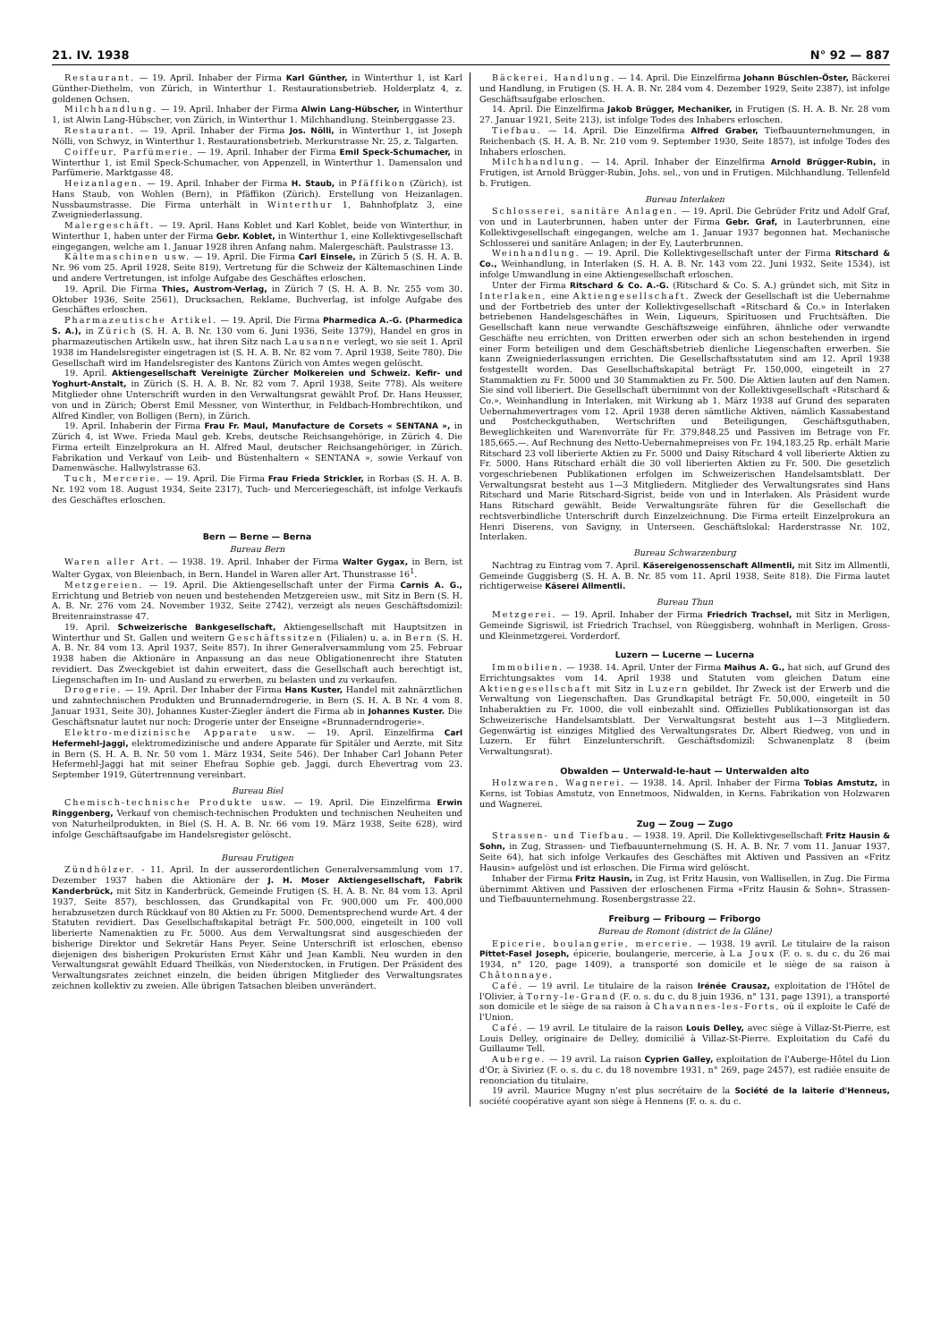21. IV. 1938 N° 92 — 887
Restaurant. — 19. April. Inhaber der Firma Karl Günther, in Winterthur 1, ist Karl Günther-Diethelm, von Zürich, in Winterthur 1. Restaurationsbetrieb. Holderplatz 4, z. goldenen Ochsen.
Milchhandlung. — 19. April. Inhaber der Firma Alwin Lang-Hübscher, in Winterthur 1, ist Alwin Lang-Hübscher, von Zürich, in Winterthur 1. Milchhandlung. Steinberggasse 23.
Restaurant. — 19. April. Inhaber der Firma Jos. Nölli, in Winterthur 1, ist Joseph Nölli, von Schwyz, in Winterthur 1. Restaurationsbetrieb. Merkurstrasse Nr. 25, z. Talgarten.
Coiffeur, Parfümerie. — 19. April. Inhaber der Firma Emil Speck-Schumacher, in Winterthur 1, ist Emil Speck-Schumacher, von Appenzell, in Winterthur 1. Damensalon und Parfümerie. Marktgasse 48.
Heizanlagen. — 19. April. Inhaber der Firma H. Staub, in Pfäffikon (Zürich), ist Hans Staub, von Wohlen (Bern), in Pfäffikon (Zürich). Erstellung von Heizanlagen. Nussbaumstrasse. Die Firma unterhält in Winterthur 1, Bahnhofplatz 3, eine Zweigniederlassung.
Malergeschäft. — 19. April. Hans Koblet und Karl Koblet, beide von Winterthur, in Winterthur 1, haben unter der Firma Gebr. Koblet, in Winterthur 1, eine Kollektivgesellschaft eingegangen, welche am 1. Januar 1928 ihren Anfang nahm. Malergeschäft. Paulstrasse 13.
Kältemaschinen usw. — 19. April. Die Firma Carl Einsele, in Zürich 5 (S. H. A. B. Nr. 96 vom 25. April 1928, Seite 819), Vertretung für die Schweiz der Kältemaschinen Linde und andere Vertretungen, ist infolge Aufgabe des Geschäftes erloschen.
19. April. Die Firma Thies, Austrom-Verlag, in Zürich 7 (S. H. A. B. Nr. 255 vom 30. Oktober 1936, Seite 2561), Drucksachen, Reklame, Buchverlag, ist infolge Aufgabe des Geschäftes erloschen.
Pharmazeutische Artikel. — 19. April. Die Firma Pharmedica A.-G. (Pharmedica S. A.), in Zürich (S. H. A. B. Nr. 130 vom 6. Juni 1936, Seite 1379), Handel en gros in pharmazeutischen Artikeln usw., hat ihren Sitz nach Lausanne verlegt, wo sie seit 1. April 1938 im Handelsregister eingetragen ist (S. H. A. B. Nr. 82 vom 7. April 1938, Seite 780). Die Gesellschaft wird im Handelsregister des Kantons Zürich von Amtes wegen gelöscht.
19. April. Aktiengesellschaft Vereinigte Zürcher Molkereien und Schweiz. Kefir- und Yoghurt-Anstalt, in Zürich (S. H. A. B. Nr. 82 vom 7. April 1938, Seite 778). Als weitere Mitglieder ohne Unterschrift wurden in den Verwaltungsrat gewählt Prof. Dr. Hans Heusser, von und in Zürich; Oberst Emil Messner, von Winterthur, in Feldbach-Hombrechtikon, und Alfred Kindler, von Bolligen (Bern), in Zürich.
19. April. Inhaberin der Firma Frau Fr. Maul, Manufacture de Corsets « SENTANA », in Zürich 4, ist Wwe. Frieda Maul geb. Krebs, deutsche Reichsangehörige, in Zürich 4. Die Firma erteilt Einzelprokura an H. Alfred Maul, deutscher Reichsangehöriger, in Zürich. Fabrikation und Verkauf von Leib- und Büstenhaltern « SENTANA », sowie Verkauf von Damenwäsche. Hallwylstrasse 63.
Tuch, Mercerie. — 19. April. Die Firma Frau Frieda Strickler, in Rorbas (S. H. A. B. Nr. 192 vom 18. August 1934, Seite 2317), Tuch- und Merceriegeschäft, ist infolge Verkaufs des Geschäftes erloschen.
Bern — Berne — Berna
Bureau Bern
Waren aller Art. — 1938. 19. April. Inhaber der Firma Walter Gygax, in Bern, ist Walter Gygax, von Bleienbach, in Bern. Handel in Waren aller Art. Thunstrasse 16<sup>1</sup>.
Metzgereien. — 19. April. Die Aktiengesellschaft unter der Firma Carnis A. G., Errichtung und Betrieb von neuen und bestehenden Metzgereien usw., mit Sitz in Bern (S. H. A. B. Nr. 276 vom 24. November 1932, Seite 2742), verzeigt als neues Geschäftsdomizil: Breitenrainstrasse 47.
19. April. Schweizerische Bankgesellschaft, Aktiengesellschaft mit Hauptsitzen in Winterthur und St. Gallen und weitern Geschäftssitzen (Filialen) u. a. in Bern (S. H. A. B. Nr. 84 vom 13. April 1937, Seite 857). In ihrer Generalversammlung vom 25. Februar 1938 haben die Aktionäre in Anpassung an das neue Obligationenrecht ihre Statuten revidiert. Das Zweckgebiet ist dahin erweitert, dass die Gesellschaft auch berechtigt ist, Liegenschaften im In- und Ausland zu erwerben, zu belasten und zu verkaufen.
Drogerie. — 19. April. Der Inhaber der Firma Hans Kuster, Handel mit zahnärztlichen und zahntechnischen Produkten und Brunnaderndrogerie, in Bern (S. H. A. B Nr. 4 vom 8. Januar 1931, Seite 30), Johannes Kuster-Ziegler ändert die Firma ab in Johannes Kuster. Die Geschäftsnatur lautet nur noch: Drogerie unter der Enseigne «Brunnaderndrogerie».
Elektro-medizinische Apparate usw. — 19. April. Einzelfirma Carl Hefermehl-Jaggi, elektromedizinische und andere Apparate für Spitäler und Aerzte, mit Sitz in Bern (S. H. A. B. Nr. 50 vom 1. März 1934, Seite 546). Der Inhaber Carl Johann Peter Hefermehl-Jaggi hat mit seiner Ehefrau Sophie geb. Jaggi, durch Ehevertrag vom 23. September 1919, Gütertrennung vereinbart.
Bureau Biel
Chemisch-technische Produkte usw. — 19. April. Die Einzelfirma Erwin Ringgenberg, Verkauf von chemisch-technischen Produkten und technischen Neuheiten und von Naturheilprodukten, in Biel (S. H. A. B. Nr. 66 vom 19. März 1938, Seite 628), wird infolge Geschäftsaufgabe im Handelsregister gelöscht.
Bureau Frutigen
Zündhölzer. - 11. April. In der ausserordentlichen Generalversammlung vom 17. Dezember 1937 haben die Aktionäre der J. H. Moser Aktiengesellschaft, Fabrik Kanderbrück, mit Sitz in Kanderbrück, Gemeinde Frutigen (S. H. A. B. Nr. 84 vom 13. April 1937, Seite 857), beschlossen, das Grundkapital von Fr. 900,000 um Fr. 400,000 herabzusetzen durch Rückkauf von 80 Aktien zu Fr. 5000. Dementsprechend wurde Art. 4 der Statuten revidiert. Das Gesellschaftskapital beträgt Fr. 500,000, eingeteilt in 100 voll liberierte Namenaktien zu Fr. 5000. Aus dem Verwaltungsrat sind ausgeschieden der bisherige Direktor und Sekretär Hans Peyer. Seine Unterschrift ist erloschen, ebenso diejenigen des bisherigen Prokuristen Ernst Kähr und Jean Kambli. Neu wurden in den Verwaltungsrat gewählt Eduard Theilkäs, von Niederstocken, in Frutigen. Der Präsident des Verwaltungsrates zeichnet einzeln, die beiden übrigen Mitglieder des Verwaltungsrates zeichnen kollektiv zu zweien. Alle übrigen Tatsachen bleiben unverändert.
Bäckerei, Handlung. — 14. April. Die Einzelfirma Johann Büschlen-Öster, Bäckerei und Handlung, in Frutigen (S. H. A. B. Nr. 284 vom 4. Dezember 1929, Seite 2387), ist infolge Geschäftsaufgabe erloschen.
14. April. Die Einzelfirma Jakob Brügger, Mechaniker, in Frutigen (S. H. A. B. Nr. 28 vom 27. Januar 1921, Seite 213), ist infolge Todes des Inhabers erloschen.
Tiefbau. — 14. April. Die Einzelfirma Alfred Graber, Tiefbauunternehmungen, in Reichenbach (S. H. A. B. Nr. 210 vom 9. September 1930, Seite 1857), ist infolge Todes des Inhabers erloschen.
Milchhandlung. — 14. April. Inhaber der Einzelfirma Arnold Brügger-Rubin, in Frutigen, ist Arnold Brügger-Rubin, Johs. sel., von und in Frutigen. Milchhandlung. Tellenfeld b. Frutigen.
Bureau Interlaken
Schlosserei, sanitäre Anlagen. — 19. April. Die Gebrüder Fritz und Adolf Graf, von und in Lauterbrunnen, haben unter der Firma Gebr. Graf, in Lauterbrunnen, eine Kollektivgesellschaft eingegangen, welche am 1. Januar 1937 begonnen hat. Mechanische Schlosserei und sanitäre Anlagen; in der Ey, Lauterbrunnen.
Weinhandlung. — 19. April. Die Kollektivgesellschaft unter der Firma Ritschard & Co., Weinhandlung, in Interlaken (S. H. A. B. Nr. 143 vom 22. Juni 1932, Seite 1534), ist infolge Umwandlung in eine Aktiengesellschaft erloschen.
Unter der Firma Ritschard & Co. A.-G. (Ritschard & Co. S. A.) gründet sich, mit Sitz in Interlaken, eine Aktiengesellschaft. Zweck der Gesellschaft ist die Uebernahme und der Fortbetrieb des unter der Kollektivgesellschaft «Ritschard & Co.» in Interlaken betriebenen Handelsgeschäftes in Wein, Liqueurs, Spirituosen und Fruchtsäften. Die Gesellschaft kann neue verwandte Geschäftszweige einführen, ähnliche oder verwandte Geschäfte neu errichten, von Dritten erwerben oder sich an schon bestehenden in irgend einer Form beteiligen und dem Geschäftsbetrieb dienliche Liegenschaften erwerben. Sie kann Zweigniederlassungen errichten. Die Gesellschaftsstatuten sind am 12. April 1938 festgestellt worden. Das Gesellschaftskapital beträgt Fr. 150,000, eingeteilt in 27 Stammaktien zu Fr. 5000 und 30 Stammaktien zu Fr. 500. Die Aktien lauten auf den Namen. Sie sind voll liberiert. Die Gesellschaft übernimmt von der Kollektivgesellschaft «Ritschard & Co.», Weinhandlung in Interlaken, mit Wirkung ab 1. März 1938 auf Grund des separaten Uebernahmevertrages vom 12. April 1938 deren sämtliche Aktiven, nämlich Kassabestand und Postcheckguthaben, Wertschriften und Beteiligungen, Geschäftsguthaben, Beweglichkeiten und Warenvorräte für Fr. 379,848.25 und Passiven im Betrage von Fr. 185,665.—. Auf Rechnung des Netto-Uebernahmepreises von Fr. 194,183.25 Rp. erhält Marie Ritschard 23 voll liberierte Aktien zu Fr. 5000 und Daisy Ritschard 4 voll liberierte Aktien zu Fr. 5000. Hans Ritschard erhält die 30 voll liberierten Aktien zu Fr. 500. Die gesetzlich vorgeschriebenen Publikationen erfolgen im Schweizerischen Handelsamtsblatt. Der Verwaltungsrat besteht aus 1—3 Mitgliedern. Mitglieder des Verwaltungsrates sind Hans Ritschard und Marie Ritschard-Sigrist, beide von und in Interlaken. Als Präsident wurde Hans Ritschard gewählt. Beide Verwaltungsräte führen für die Gesellschaft die rechtsverbindliche Unterschrift durch Einzelzeichnung. Die Firma erteilt Einzelprokura an Henri Diserens, von Savigny, in Unterseen. Geschäftslokal: Harderstrasse Nr. 102, Interlaken.
Bureau Schwarzenburg
Nachtrag zu Eintrag vom 7. April. Käsereigenossenschaft Allmentli, mit Sitz im Allmentli, Gemeinde Guggisberg (S. H. A. B. Nr. 85 vom 11. April 1938, Seite 818). Die Firma lautet richtigerweise Käserei Allmentli.
Bureau Thun
Metzgerei. — 19. April. Inhaber der Firma Friedrich Trachsel, mit Sitz in Merligen, Gemeinde Sigriswil, ist Friedrich Trachsel, von Rüeggisberg, wohnhaft in Merligen. Gross- und Kleinmetzgerei. Vorderdorf.
Luzern — Lucerne — Lucerna
Immobilien. — 1938. 14. April. Unter der Firma Maihus A. G., hat sich, auf Grund des Errichtungsaktes vom 14. April 1938 und Statuten vom gleichen Datum eine Aktiengesellschaft mit Sitz in Luzern gebildet. Ihr Zweck ist der Erwerb und die Verwaltung von Liegenschaften. Das Grundkapital beträgt Fr. 50,000, eingeteilt in 50 Inhaberaktien zu Fr. 1000, die voll einbezahlt sind. Offizielles Publikationsorgan ist das Schweizerische Handelsamtsblatt. Der Verwaltungsrat besteht aus 1—3 Mitgliedern. Gegenwärtig ist einziges Mitglied des Verwaltungsrates Dr. Albert Riedweg, von und in Luzern. Er führt Einzelunterschrift. Geschäftsdomizil: Schwanenplatz 8 (beim Verwaltungsrat).
Obwalden — Unterwald-le-haut — Unterwalden alto
Holzwaren, Wagnerei. — 1938. 14. April. Inhaber der Firma Tobias Amstutz, in Kerns, ist Tobias Amstutz, von Ennetmoos, Nidwalden, in Kerns. Fabrikation von Holzwaren und Wagnerei.
Zug — Zoug — Zugo
Strassen- und Tiefbau. — 1938. 19. April. Die Kollektivgesellschaft Fritz Hausin & Sohn, in Zug, Strassen- und Tiefbauunternehmung (S. H. A. B. Nr. 7 vom 11. Januar 1937, Seite 64), hat sich infolge Verkaufes des Geschäftes mit Aktiven und Passiven an «Fritz Hausin» aufgelöst und ist erloschen. Die Firma wird gelöscht.
Inhaber der Firma Fritz Hausin, in Zug, ist Fritz Hausin, von Wallisellen, in Zug. Die Firma übernimmt Aktiven und Passiven der erloschenen Firma «Fritz Hausin & Sohn». Strassen- und Tiefbauunternehmung. Rosenbergstrasse 22.
Freiburg — Fribourg — Friborgo
Bureau de Romont (district de la Glâne)
Epicerie, boulangerie, mercerie. — 1938. 19 avril. Le titulaire de la raison Pittet-Fasel Joseph, épicerie, boulangerie, mercerie, à La Joux (F. o. s. du c. du 26 mai 1934, n° 120, page 1409), a transporté son domicile et le siège de sa raison à Châtonnaye.
Café. — 19 avril. Le titulaire de la raison Irénée Crausaz, exploitation de l'Hôtel de l'Olivier, à Torny-le-Grand (F. o. s. du c. du 8 juin 1936, n° 131, page 1391), a transporté son domicile et le siège de sa raison à Chavannes-les-Forts, où il exploite le Café de l'Union.
Café. — 19 avril. Le titulaire de la raison Louis Delley, avec siège à Villaz-St-Pierre, est Louis Delley, originaire de Delley, domicilié à Villaz-St-Pierre. Exploitation du Café du Guillaume Tell.
Auberge. — 19 avril. La raison Cyprien Galley, exploitation de l'Auberge-Hôtel du Lion d'Or, à Siviriez (F. o. s. du c. du 18 novembre 1931, n° 269, page 2457), est radiée ensuite de renonciation du titulaire.
19 avril. Maurice Mugny n'est plus secrétaire de la Société de la laiterie d'Henneus, société coopérative ayant son siège à Hennens (F. o. s. du c.